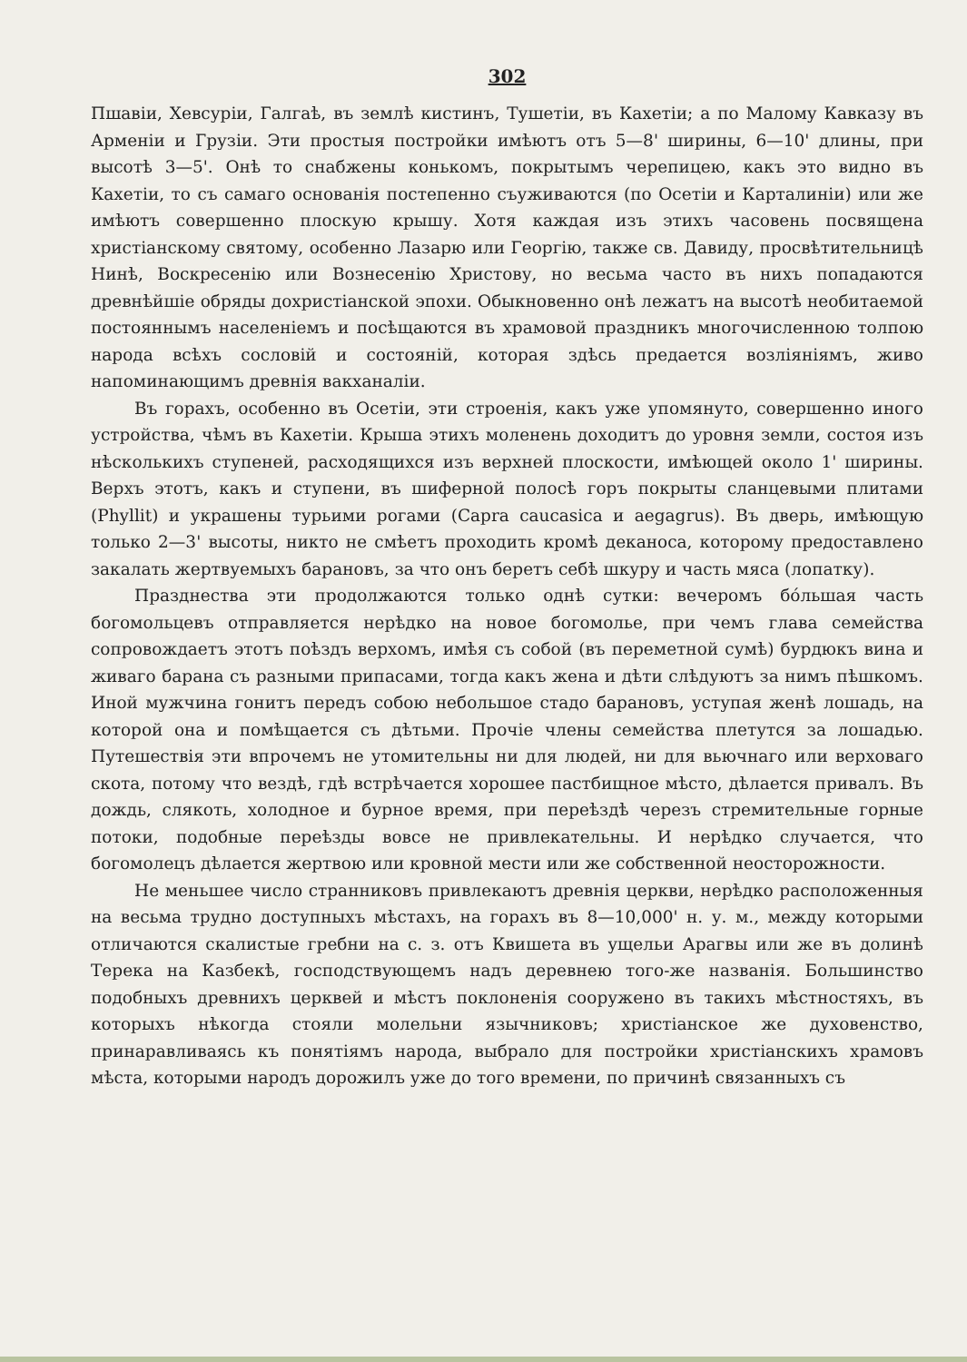302
Пшавіи, Хевсуріи, Галгаѣ, въ землѣ кистинъ, Тушетіи, въ Кахетіи; а по Малому Кавказу въ Арменіи и Грузіи. Эти простыя постройки имѣютъ отъ 5—8' ширины, 6—10' длины, при высотѣ 3—5'. Онѣ то снабжены конькомъ, покрытымъ черепицею, какъ это видно въ Кахетіи, то съ самаго основанія постепенно съуживаются (по Осетіи и Карталиніи) или же имѣютъ совершенно плоскую крышу. Хотя каждая изъ этихъ часовень посвящена христіанскому святому, особенно Лазарю или Георгію, также св. Давиду, просвѣтительницѣ Нинѣ, Воскресенію или Вознесенію Христову, но весьма часто въ нихъ попадаются древнѣйшіе обряды дохристіанской эпохи. Обыкновенно онѣ лежатъ на высотѣ необитаемой постояннымъ населеніемъ и посѣщаются въ храмовой праздникъ многочисленною толпою народа всѣхъ сословій и состояній, которая здѣсь предается возліяніямъ, живо напоминающимъ древнія вакханаліи.
Въ горахъ, особенно въ Осетіи, эти строенія, какъ уже упомянуто, совершенно иного устройства, чѣмъ въ Кахетіи. Крыша этихъ моленень доходитъ до уровня земли, состоя изъ нѣсколькихъ ступеней, расходящихся изъ верхней плоскости, имѣющей около 1' ширины. Верхъ этотъ, какъ и ступени, въ шиферной полосѣ горъ покрыты сланцевыми плитами (Phyllit) и украшены турьими рогами (Capra caucasica и aegagrus). Въ дверь, имѣющую только 2—3' высоты, никто не смѣетъ проходить кромѣ деканоса, которому предоставлено закалать жертвуемыхъ барановъ, за что онъ беретъ себѣ шкуру и часть мяса (лопатку).
Празднества эти продолжаются только однѣ сутки: вечеромъ бо́льшая часть богомольцевъ отправляется нерѣдко на новое богомолье, при чемъ глава семейства сопровождаетъ этотъ поѣздъ верхомъ, имѣя съ собой (въ переметной сумѣ) бурдюкъ вина и живаго барана съ разными припасами, тогда какъ жена и дѣти слѣдуютъ за нимъ пѣшкомъ. Иной мужчина гонитъ передъ собою небольшое стадо барановъ, уступая женѣ лошадь, на которой она и помѣщается съ дѣтьми. Прочіе члены семейства плетутся за лошадью. Путешествія эти впрочемъ не утомительны ни для людей, ни для вьючнаго или верховаго скота, потому что вездѣ, гдѣ встрѣчается хорошее пастбищное мѣсто, дѣлается привалъ. Въ дождь, слякоть, холодное и бурное время, при переѣздѣ черезъ стремительные горные потоки, подобные переѣзды вовсе не привлекательны. И нерѣдко случается, что богомолецъ дѣлается жертвою или кровной мести или же собственной неосторожности.
Не меньшее число странниковъ привлекаютъ древнія церкви, нерѣдко расположенныя на весьма трудно доступныхъ мѣстахъ, на горахъ въ 8—10,000' н. у. м., между которыми отличаются скалистые гребни на с. з. отъ Квишета въ ущельи Арагвы или же въ долинѣ Терека на Казбекѣ, господствующемъ надъ деревнею того-же названія. Большинство подобныхъ древнихъ церквей и мѣстъ поклоненія сооружено въ такихъ мѣстностяхъ, въ которыхъ нѣкогда стояли молельни язычниковъ; христіанское же духовенство, принаравливаясь къ понятіямъ народа, выбрало для постройки христіанскихъ храмовъ мѣста, которыми народъ дорожилъ уже до того времени, по причинѣ связанныхъ съ